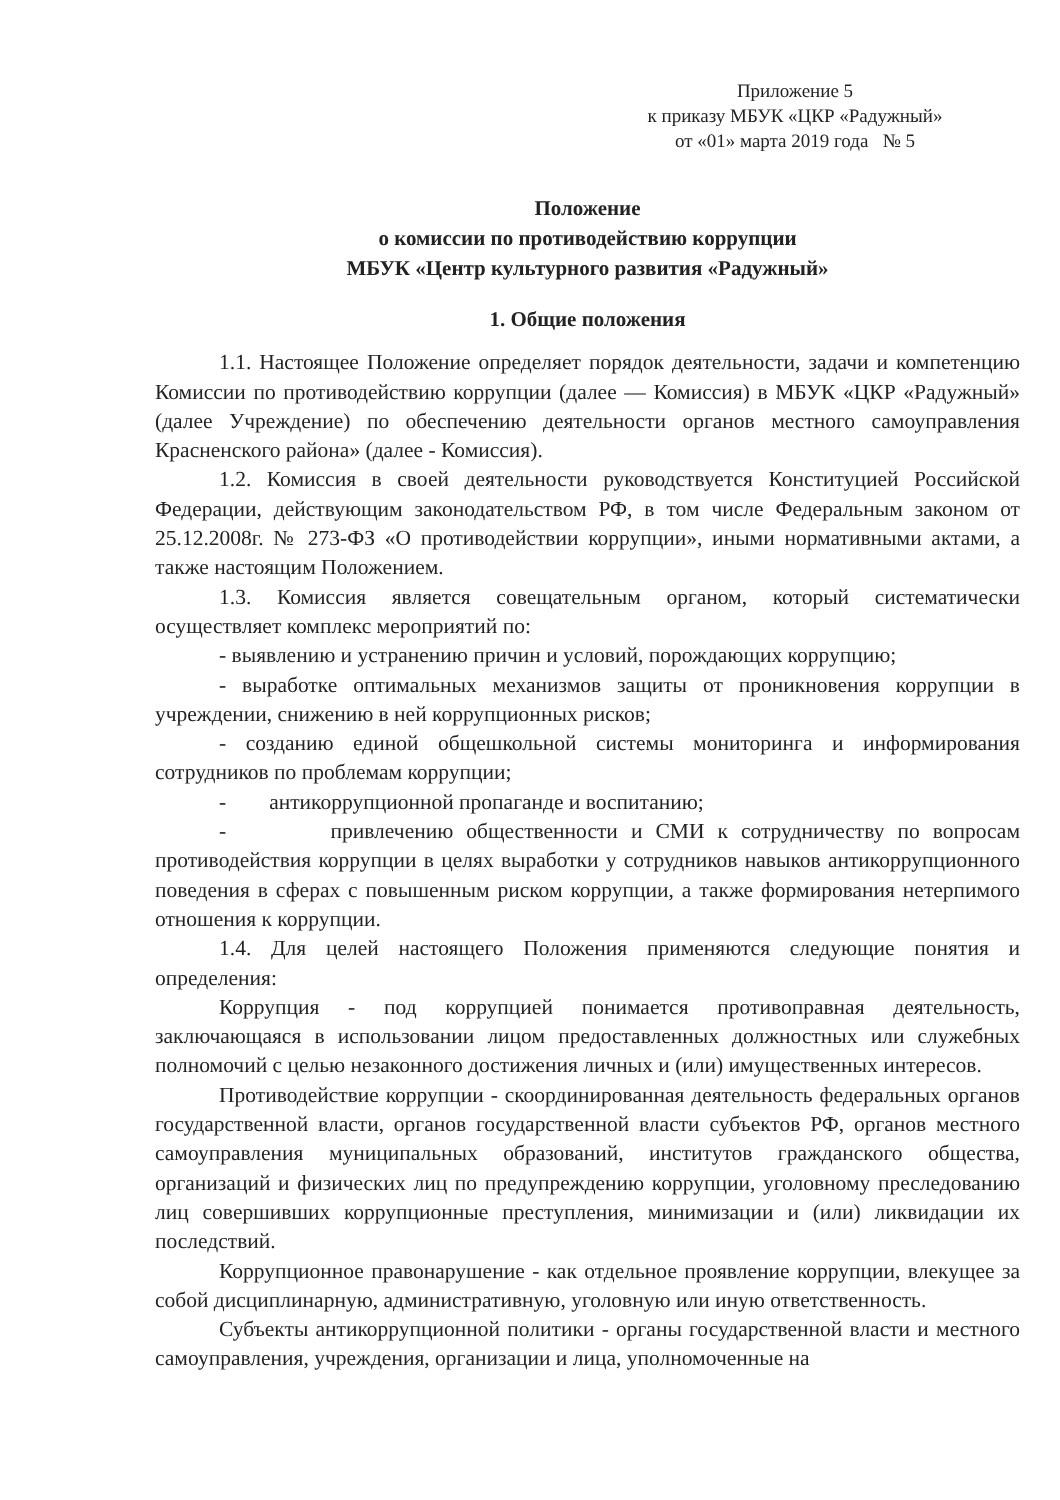Приложение 5
к приказу МБУК «ЦКР «Радужный»
от «01» марта 2019 года № 5
Положение
о комиссии по противодействию коррупции
МБУК «Центр культурного развития «Радужный»
1. Общие положения
1.1. Настоящее Положение определяет порядок деятельности, задачи и компетенцию Комиссии по противодействию коррупции (далее — Комиссия) в МБУК «ЦКР «Радужный» (далее Учреждение) по обеспечению деятельности органов местного самоуправления Красненского района» (далее - Комиссия).
1.2. Комиссия в своей деятельности руководствуется Конституцией Российской Федерации, действующим законодательством РФ, в том числе Федеральным законом от 25.12.2008г. № 273-ФЗ «О противодействии коррупции», иными нормативными актами, а также настоящим Положением.
1.3. Комиссия является совещательным органом, который систематически осуществляет комплекс мероприятий по:
- выявлению и устранению причин и условий, порождающих коррупцию;
- выработке оптимальных механизмов защиты от проникновения коррупции в учреждении, снижению в ней коррупционных рисков;
- созданию единой общешкольной системы мониторинга и информирования сотрудников по проблемам коррупции;
- антикоррупционной пропаганде и воспитанию;
- привлечению общественности и СМИ к сотрудничеству по вопросам противодействия коррупции в целях выработки у сотрудников навыков антикоррупционного поведения в сферах с повышенным риском коррупции, а также формирования нетерпимого отношения к коррупции.
1.4. Для целей настоящего Положения применяются следующие понятия и определения:
Коррупция - под коррупцией понимается противоправная деятельность, заключающаяся в использовании лицом предоставленных должностных или служебных полномочий с целью незаконного достижения личных и (или) имущественных интересов.
Противодействие коррупции - скоординированная деятельность федеральных органов государственной власти, органов государственной власти субъектов РФ, органов местного самоуправления муниципальных образований, институтов гражданского общества, организаций и физических лиц по предупреждению коррупции, уголовному преследованию лиц совершивших коррупционные преступления, минимизации и (или) ликвидации их последствий.
Коррупционное правонарушение - как отдельное проявление коррупции, влекущее за собой дисциплинарную, административную, уголовную или иную ответственность.
Субъекты антикоррупционной политики - органы государственной власти и местного самоуправления, учреждения, организации и лица, уполномоченные на